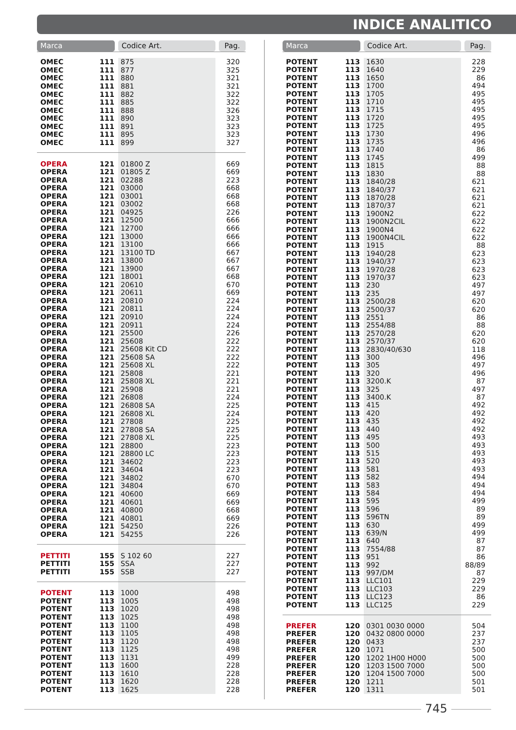INDICE ANALITICO
| Marca | | Codice Art. | Pag. |
| --- | --- | --- | --- |
| OMEC | 111 | 875 | 320 |
| OMEC | 111 | 877 | 325 |
| OMEC | 111 | 880 | 321 |
| OMEC | 111 | 881 | 321 |
| OMEC | 111 | 882 | 322 |
| OMEC | 111 | 885 | 322 |
| OMEC | 111 | 888 | 326 |
| OMEC | 111 | 890 | 323 |
| OMEC | 111 | 891 | 323 |
| OMEC | 111 | 895 | 323 |
| OMEC | 111 | 899 | 327 |
| OPERA | 121 | 01800 Z | 669 |
| OPERA | 121 | 01805 Z | 669 |
| OPERA | 121 | 02288 | 223 |
| OPERA | 121 | 03000 | 668 |
| OPERA | 121 | 03001 | 668 |
| OPERA | 121 | 03002 | 668 |
| OPERA | 121 | 04925 | 226 |
| OPERA | 121 | 12500 | 666 |
| OPERA | 121 | 12700 | 666 |
| OPERA | 121 | 13000 | 666 |
| OPERA | 121 | 13100 | 666 |
| OPERA | 121 | 13100 TD | 667 |
| OPERA | 121 | 13800 | 667 |
| OPERA | 121 | 13900 | 667 |
| OPERA | 121 | 18001 | 668 |
| OPERA | 121 | 20610 | 670 |
| OPERA | 121 | 20611 | 669 |
| OPERA | 121 | 20810 | 224 |
| OPERA | 121 | 20811 | 224 |
| OPERA | 121 | 20910 | 224 |
| OPERA | 121 | 20911 | 224 |
| OPERA | 121 | 25500 | 226 |
| OPERA | 121 | 25608 | 222 |
| OPERA | 121 | 25608 Kit CD | 222 |
| OPERA | 121 | 25608 SA | 222 |
| OPERA | 121 | 25608 XL | 222 |
| OPERA | 121 | 25808 | 221 |
| OPERA | 121 | 25808 XL | 221 |
| OPERA | 121 | 25908 | 221 |
| OPERA | 121 | 26808 | 224 |
| OPERA | 121 | 26808 SA | 225 |
| OPERA | 121 | 26808 XL | 224 |
| OPERA | 121 | 27808 | 225 |
| OPERA | 121 | 27808 SA | 225 |
| OPERA | 121 | 27808 XL | 225 |
| OPERA | 121 | 28800 | 223 |
| OPERA | 121 | 28800 LC | 223 |
| OPERA | 121 | 34602 | 223 |
| OPERA | 121 | 34604 | 223 |
| OPERA | 121 | 34802 | 670 |
| OPERA | 121 | 34804 | 670 |
| OPERA | 121 | 40600 | 669 |
| OPERA | 121 | 40601 | 669 |
| OPERA | 121 | 40800 | 668 |
| OPERA | 121 | 40801 | 669 |
| OPERA | 121 | 54250 | 226 |
| OPERA | 121 | 54255 | 226 |
| PETTITI | 155 | S 102 60 | 227 |
| PETTITI | 155 | SSA | 227 |
| PETTITI | 155 | SSB | 227 |
| POTENT | 113 | 1000 | 498 |
| POTENT | 113 | 1005 | 498 |
| POTENT | 113 | 1020 | 498 |
| POTENT | 113 | 1025 | 498 |
| POTENT | 113 | 1100 | 498 |
| POTENT | 113 | 1105 | 498 |
| POTENT | 113 | 1120 | 498 |
| POTENT | 113 | 1125 | 498 |
| POTENT | 113 | 1131 | 499 |
| POTENT | 113 | 1600 | 228 |
| POTENT | 113 | 1610 | 228 |
| POTENT | 113 | 1620 | 228 |
| POTENT | 113 | 1625 | 228 |
| Marca | | Codice Art. | Pag. |
| --- | --- | --- | --- |
| POTENT | 113 | 1630 | 228 |
| POTENT | 113 | 1640 | 229 |
| POTENT | 113 | 1650 | 86 |
| POTENT | 113 | 1700 | 494 |
| POTENT | 113 | 1705 | 495 |
| POTENT | 113 | 1710 | 495 |
| POTENT | 113 | 1715 | 495 |
| POTENT | 113 | 1720 | 495 |
| POTENT | 113 | 1725 | 495 |
| POTENT | 113 | 1730 | 496 |
| POTENT | 113 | 1735 | 496 |
| POTENT | 113 | 1740 | 86 |
| POTENT | 113 | 1745 | 499 |
| POTENT | 113 | 1815 | 88 |
| POTENT | 113 | 1830 | 88 |
| POTENT | 113 | 1840/28 | 621 |
| POTENT | 113 | 1840/37 | 621 |
| POTENT | 113 | 1870/28 | 621 |
| POTENT | 113 | 1870/37 | 621 |
| POTENT | 113 | 1900N2 | 622 |
| POTENT | 113 | 1900N2CIL | 622 |
| POTENT | 113 | 1900N4 | 622 |
| POTENT | 113 | 1900N4CIL | 622 |
| POTENT | 113 | 1915 | 88 |
| POTENT | 113 | 1940/28 | 623 |
| POTENT | 113 | 1940/37 | 623 |
| POTENT | 113 | 1970/28 | 623 |
| POTENT | 113 | 1970/37 | 623 |
| POTENT | 113 | 230 | 497 |
| POTENT | 113 | 235 | 497 |
| POTENT | 113 | 2500/28 | 620 |
| POTENT | 113 | 2500/37 | 620 |
| POTENT | 113 | 2551 | 86 |
| POTENT | 113 | 2554/88 | 88 |
| POTENT | 113 | 2570/28 | 620 |
| POTENT | 113 | 2570/37 | 620 |
| POTENT | 113 | 2830/40/630 | 118 |
| POTENT | 113 | 300 | 496 |
| POTENT | 113 | 305 | 497 |
| POTENT | 113 | 320 | 496 |
| POTENT | 113 | 3200.K | 87 |
| POTENT | 113 | 325 | 497 |
| POTENT | 113 | 3400.K | 87 |
| POTENT | 113 | 415 | 492 |
| POTENT | 113 | 420 | 492 |
| POTENT | 113 | 435 | 492 |
| POTENT | 113 | 440 | 492 |
| POTENT | 113 | 495 | 493 |
| POTENT | 113 | 500 | 493 |
| POTENT | 113 | 515 | 493 |
| POTENT | 113 | 520 | 493 |
| POTENT | 113 | 581 | 493 |
| POTENT | 113 | 582 | 494 |
| POTENT | 113 | 583 | 494 |
| POTENT | 113 | 584 | 494 |
| POTENT | 113 | 595 | 499 |
| POTENT | 113 | 596 | 89 |
| POTENT | 113 | 596TN | 89 |
| POTENT | 113 | 630 | 499 |
| POTENT | 113 | 639/N | 499 |
| POTENT | 113 | 640 | 87 |
| POTENT | 113 | 7554/88 | 87 |
| POTENT | 113 | 951 | 86 |
| POTENT | 113 | 992 | 88/89 |
| POTENT | 113 | 997/DM | 87 |
| POTENT | 113 | LLC101 | 229 |
| POTENT | 113 | LLC103 | 229 |
| POTENT | 113 | LLC123 | 86 |
| POTENT | 113 | LLC125 | 229 |
| PREFER | 120 | 0301 0030 0000 | 504 |
| PREFER | 120 | 0432 0800 0000 | 237 |
| PREFER | 120 | 0433 | 237 |
| PREFER | 120 | 1071 | 500 |
| PREFER | 120 | 1202 1H00 H000 | 500 |
| PREFER | 120 | 1203 1500 7000 | 500 |
| PREFER | 120 | 1204 1500 7000 | 500 |
| PREFER | 120 | 1211 | 501 |
| PREFER | 120 | 1311 | 501 |
745